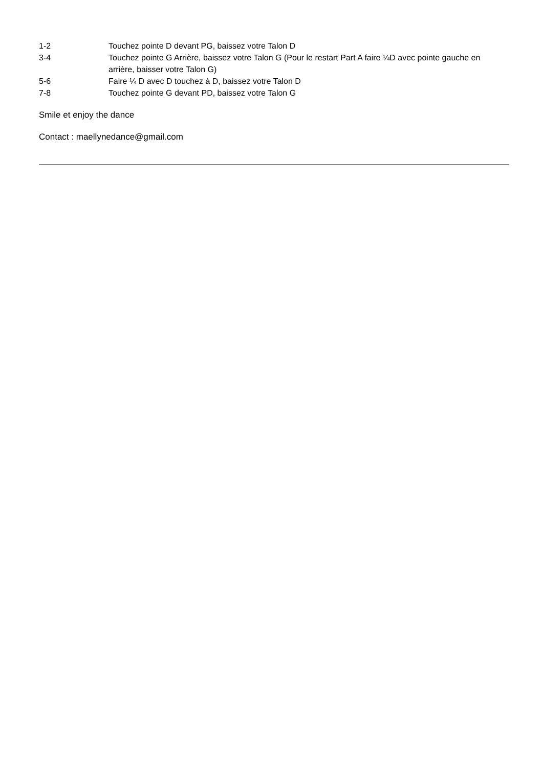| 1-2 | Touchez pointe D devant PG, baissez votre Talon D |
| 3-4 | Touchez pointe G Arrière, baissez votre Talon G (Pour le restart Part A faire ¼D avec pointe gauche en arrière, baisser votre Talon G) |
| 5-6 | Faire ¼ D avec D touchez à D, baissez votre Talon D |
| 7-8 | Touchez pointe G devant PD, baissez votre Talon G |
Smile et enjoy the dance
Contact : maellynedance@gmail.com